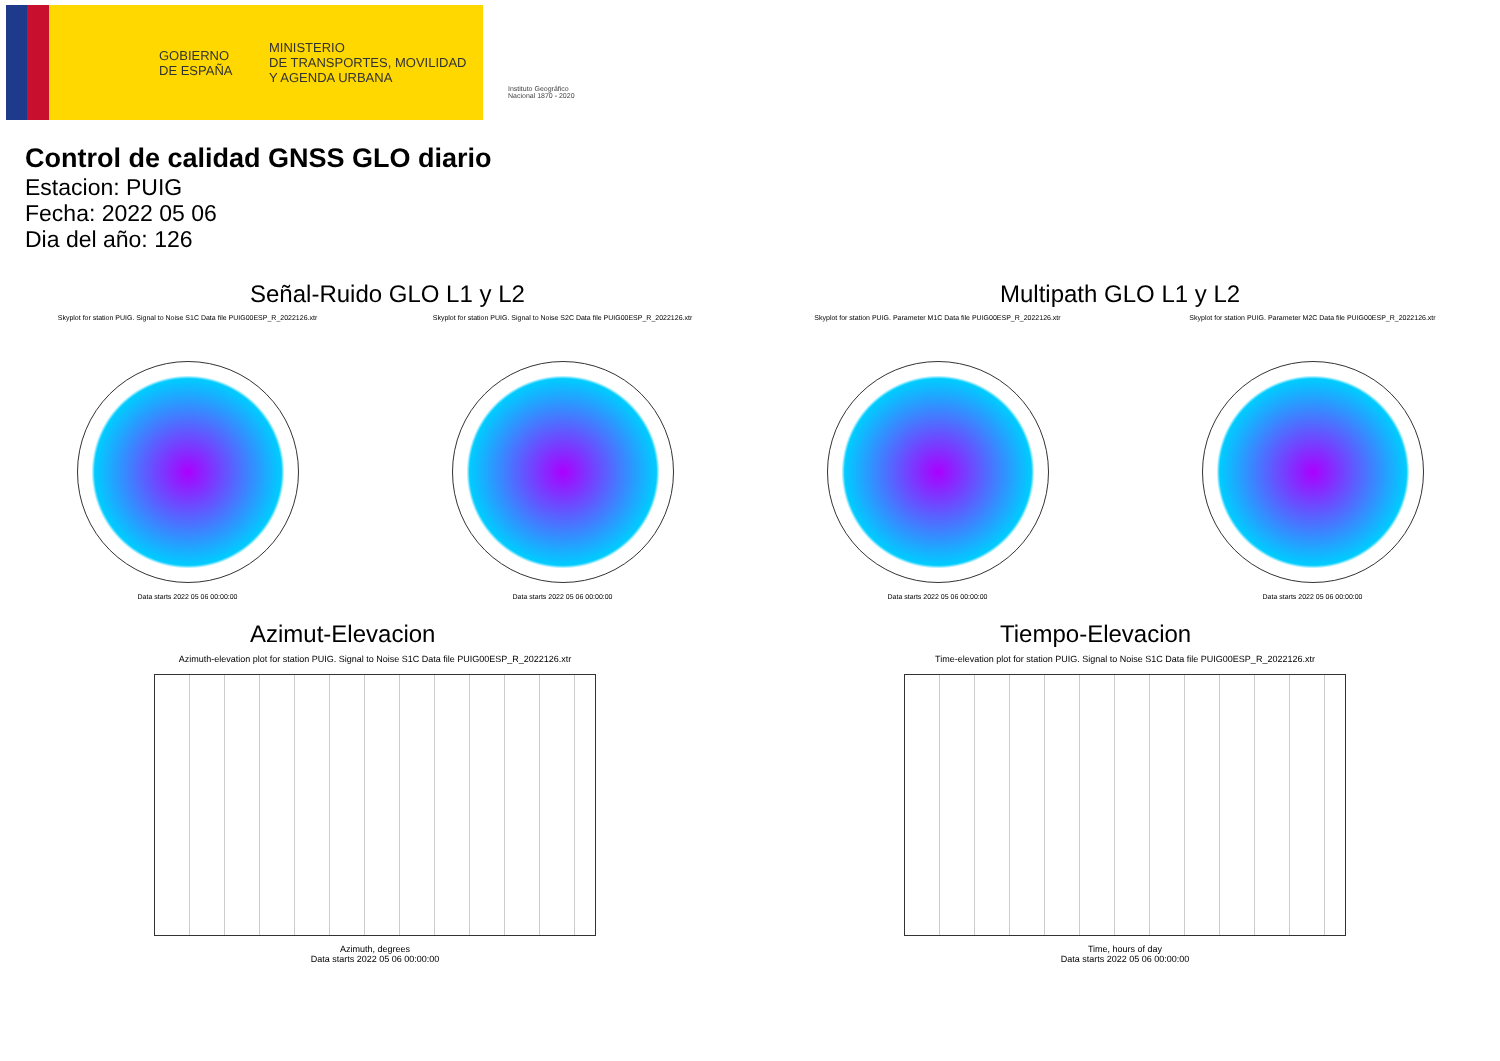GOBIERNO
DE ESPAÑA
MINISTERIO
DE TRANSPORTES, MOVILIDAD
Y AGENDA URBANA
Instituto Geográfico
Nacional 1870 - 2020
Control de calidad GNSS GLO diario
Estacion: PUIG
Fecha: 2022 05 06
Dia del año: 126
Señal-Ruido GLO L1 y L2
Skyplot for station PUIG. Signal to Noise S1C Data file PUIG00ESP_R_2022126.xtr
Data starts 2022 05 06 00:00:00
Skyplot for station PUIG. Signal to Noise S2C Data file PUIG00ESP_R_2022126.xtr
Data starts 2022 05 06 00:00:00
Multipath GLO L1 y L2
Skyplot for station PUIG. Parameter M1C Data file PUIG00ESP_R_2022126.xtr
Data starts 2022 05 06 00:00:00
Skyplot for station PUIG. Parameter M2C Data file PUIG00ESP_R_2022126.xtr
Data starts 2022 05 06 00:00:00
Azimut-Elevacion
Azimuth-elevation plot for station PUIG. Signal to Noise S1C Data file PUIG00ESP_R_2022126.xtr
Azimuth, degrees
Data starts 2022 05 06 00:00:00
Tiempo-Elevacion
Time-elevation plot for station PUIG. Signal to Noise S1C Data file PUIG00ESP_R_2022126.xtr
Time, hours of day
Data starts 2022 05 06 00:00:00